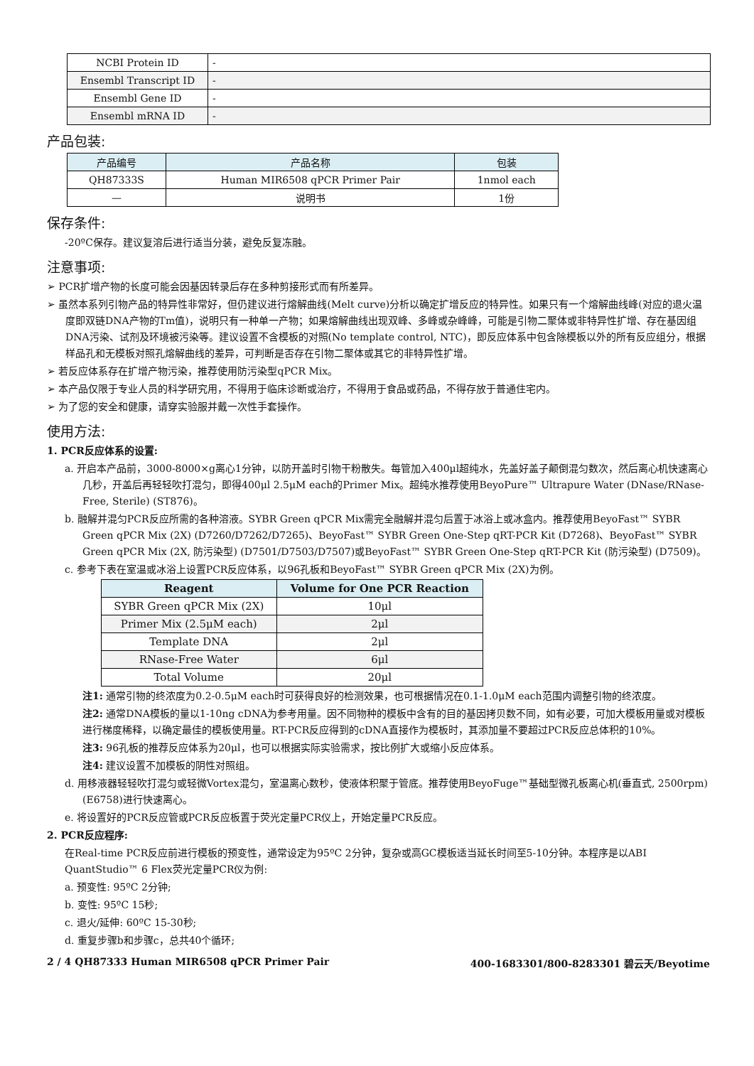| NCBI Protein ID | - |
| Ensembl Transcript ID | - |
| Ensembl Gene ID | - |
| Ensembl mRNA ID | - |
产品包装:
| 产品编号 | 产品名称 | 包装 |
| --- | --- | --- |
| QH87333S | Human MIR6508 qPCR Primer Pair | 1nmol each |
| — | 说明书 | 1份 |
保存条件:
-20ºC保存。建议复溶后进行适当分装，避免反复冻融。
注意事项:
➢ PCR扩增产物的长度可能会因基因转录后存在多种剪接形式而有所差异。
➢ 虽然本系列引物产品的特异性非常好，但仍建议进行熔解曲线(Melt curve)分析以确定扩增反应的特异性。如果只有一个熔解曲线峰(对应的退火温度即双链DNA产物的Tm值)，说明只有一种单一产物；如果熔解曲线出现双峰、多峰或杂峰峰，可能是引物二聚体或非特异性扩增、存在基因组DNA污染、试剂及环境被污染等。建议设置不含模板的对照(No template control, NTC)，即反应体系中包含除模板以外的所有反应组分，根据样品孔和无模板对照孔熔解曲线的差异，可判断是否存在引物二聚体或其它的非特异性扩增。
➢ 若反应体系存在扩增产物污染，推荐使用防污染型qPCR Mix。
➢ 本产品仅限于专业人员的科学研究用，不得用于临床诊断或治疗，不得用于食品或药品，不得存放于普通住宅内。
➢ 为了您的安全和健康，请穿实验服并戴一次性手套操作。
使用方法:
1. PCR反应体系的设置:
a. 开启本产品前，3000-8000×g离心1分钟，以防开盖时引物干粉散失。每管加入400μl超纯水，先盖好盖子颠倒混匀数次，然后离心机快速离心几秒，开盖后再轻轻吹打混匀，即得400μl 2.5μM each的Primer Mix。超纯水推荐使用BeyoPure™ Ultrapure Water (DNase/RNase-Free, Sterile) (ST876)。
b. 融解并混匀PCR反应所需的各种溶液。SYBR Green qPCR Mix需完全融解并混匀后置于冰浴上或冰盒内。推荐使用BeyoFast™ SYBR Green qPCR Mix (2X) (D7260/D7262/D7265)、BeyoFast™ SYBR Green One-Step qRT-PCR Kit (D7268)、BeyoFast™ SYBR Green qPCR Mix (2X, 防污染型) (D7501/D7503/D7507)或BeyoFast™ SYBR Green One-Step qRT-PCR Kit (防污染型) (D7509)。
c. 参考下表在室温或冰浴上设置PCR反应体系，以96孔板和BeyoFast™ SYBR Green qPCR Mix (2X)为例。
| Reagent | Volume for One PCR Reaction |
| --- | --- |
| SYBR Green qPCR Mix (2X) | 10μl |
| Primer Mix (2.5μM each) | 2μl |
| Template DNA | 2μl |
| RNase-Free Water | 6μl |
| Total Volume | 20μl |
注1: 通常引物的终浓度为0.2-0.5μM each时可获得良好的检测效果，也可根据情况在0.1-1.0μM each范围内调整引物的终浓度。
注2: 通常DNA模板的量以1-10ng cDNA为参考用量。因不同物种的模板中含有的目的基因拷贝数不同，如有必要，可加大模板用量或对模板进行梯度稀释，以确定最佳的模板使用量。RT-PCR反应得到的cDNA直接作为模板时，其添加量不要超过PCR反应总体积的10%。
注3: 96孔板的推荐反应体系为20μl，也可以根据实际实验需求，按比例扩大或缩小反应体系。
注4: 建议设置不加模板的阴性对照组。
d. 用移液器轻轻吹打混匀或轻微Vortex混匀，室温离心数秒，使液体积聚于管底。推荐使用BeyoFuge™基础型微孔板离心机(垂直式, 2500rpm) (E6758)进行快速离心。
e. 将设置好的PCR反应管或PCR反应板置于荧光定量PCR仪上，开始定量PCR反应。
2. PCR反应程序:
在Real-time PCR反应前进行模板的预变性，通常设定为95ºC 2分钟，复杂或高GC模板适当延长时间至5-10分钟。本程序是以ABI QuantStudio™ 6 Flex荧光定量PCR仪为例:
a. 预变性: 95ºC 2分钟;
b. 变性: 95ºC 15秒;
c. 退火/延伸: 60ºC 15-30秒;
d. 重复步骤b和步骤c，总共40个循环;
2 / 4 QH87333 Human MIR6508 qPCR Primer Pair 400-1683301/800-8283301 碧云天/Beyotime